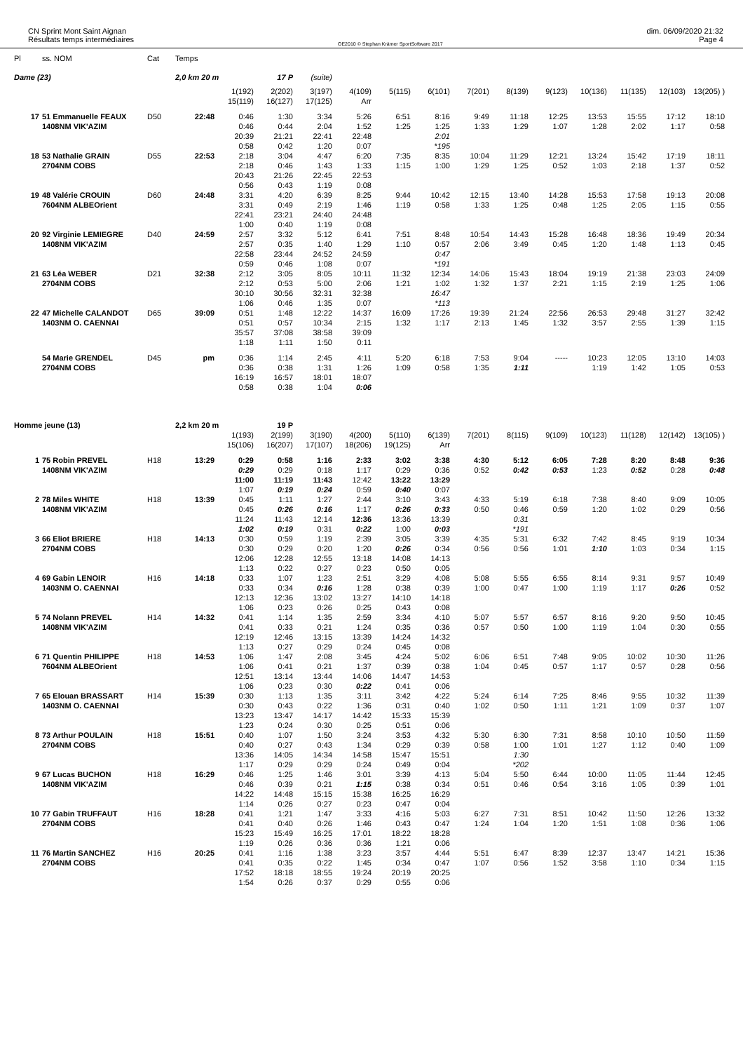CN Sprint Mont Saint Aignan
Résultats temps intermédiaires
OE2010 © Stephan Krämer SportSoftware 2017
dim. 06/09/2020 21:32
Page 4
| Pl | ss. NOM | Cat | Temps | | | | | | | | | | | | | |
| --- | --- | --- | --- | --- | --- | --- | --- | --- | --- | --- | --- | --- | --- | --- | --- | --- |
| Dame (23) | | | 2,0 km 20 m | | 17 P | (suite) | | | | | | | | | | |
| | | | | 1(192) | 2(202) | 3(197) | 4(109) | 5(115) | 6(101) | 7(201) | 8(139) | 9(123) | 10(136) | 11(135) | 12(103) | 13(205) ) |
| | | | | 15(119) | 16(127) | 17(125) | Arr | | | | | | | | | |
| 17 | 51 Emmanuelle FEAUX | D50 | 22:48 | 0:46 | 1:30 | 3:34 | 5:26 | 6:51 | 8:16 | 9:49 | 11:18 | 12:25 | 13:53 | 15:55 | 17:12 | 18:10 |
| | 1408NM VIK'AZIM | | | 0:46 | 0:44 | 2:04 | 1:52 | 1:25 | 1:25 | 1:33 | 1:29 | 1:07 | 1:28 | 2:02 | 1:17 | 0:58 |
| | | | | 20:39 | 21:21 | 22:41 | 22:48 | | 2:01 | | | | | | | |
| | | | | 0:58 | 0:42 | 1:20 | 0:07 | | *195 | | | | | | | |
| 18 | 53 Nathalie GRAIN | D55 | 22:53 | 2:18 | 3:04 | 4:47 | 6:20 | 7:35 | 8:35 | 10:04 | 11:29 | 12:21 | 13:24 | 15:42 | 17:19 | 18:11 |
| | 2704NM COBS | | | 2:18 | 0:46 | 1:43 | 1:33 | 1:15 | 1:00 | 1:29 | 1:25 | 0:52 | 1:03 | 2:18 | 1:37 | 0:52 |
| | | | | 20:43 | 21:26 | 22:45 | 22:53 | | | | | | | | | |
| | | | | 0:56 | 0:43 | 1:19 | 0:08 | | | | | | | | | |
| 19 | 48 Valérie CROUIN | D60 | 24:48 | 3:31 | 4:20 | 6:39 | 8:25 | 9:44 | 10:42 | 12:15 | 13:40 | 14:28 | 15:53 | 17:58 | 19:13 | 20:08 |
| | 7604NM ALBEOrient | | | 3:31 | 0:49 | 2:19 | 1:46 | 1:19 | 0:58 | 1:33 | 1:25 | 0:48 | 1:25 | 2:05 | 1:15 | 0:55 |
| | | | | 22:41 | 23:21 | 24:40 | 24:48 | | | | | | | | | |
| | | | | 1:00 | 0:40 | 1:19 | 0:08 | | | | | | | | | |
| 20 | 92 Virginie LEMIEGRE | D40 | 24:59 | 2:57 | 3:32 | 5:12 | 6:41 | 7:51 | 8:48 | 10:54 | 14:43 | 15:28 | 16:48 | 18:36 | 19:49 | 20:34 |
| | 1408NM VIK'AZIM | | | 2:57 | 0:35 | 1:40 | 1:29 | 1:10 | 0:57 | 2:06 | 3:49 | 0:45 | 1:20 | 1:48 | 1:13 | 0:45 |
| | | | | 22:58 | 23:44 | 24:52 | 24:59 | | 0:47 | | | | | | | |
| | | | | 0:59 | 0:46 | 1:08 | 0:07 | | *191 | | | | | | | |
| 21 | 63 Léa WEBER | D21 | 32:38 | 2:12 | 3:05 | 8:05 | 10:11 | 11:32 | 12:34 | 14:06 | 15:43 | 18:04 | 19:19 | 21:38 | 23:03 | 24:09 |
| | 2704NM COBS | | | 2:12 | 0:53 | 5:00 | 2:06 | 1:21 | 1:02 | 1:32 | 1:37 | 2:21 | 1:15 | 2:19 | 1:25 | 1:06 |
| | | | | 30:10 | 30:56 | 32:31 | 32:38 | | 16:47 | | | | | | | |
| | | | | 1:06 | 0:46 | 1:35 | 0:07 | | *113 | | | | | | | |
| 22 | 47 Michelle CALANDOT | D65 | 39:09 | 0:51 | 1:48 | 12:22 | 14:37 | 16:09 | 17:26 | 19:39 | 21:24 | 22:56 | 26:53 | 29:48 | 31:27 | 32:42 |
| | 1403NM O. CAENNAI | | | 0:51 | 0:57 | 10:34 | 2:15 | 1:32 | 1:17 | 2:13 | 1:45 | 1:32 | 3:57 | 2:55 | 1:39 | 1:15 |
| | | | | 35:57 | 37:08 | 38:58 | 39:09 | | | | | | | | | |
| | | | | 1:18 | 1:11 | 1:50 | 0:11 | | | | | | | | | |
| | 54 Marie GRENDEL | D45 | pm | 0:36 | 1:14 | 2:45 | 4:11 | 5:20 | 6:18 | 7:53 | 9:04 | ----- | 10:23 | 12:05 | 13:10 | 14:03 |
| | 2704NM COBS | | | 0:36 | 0:38 | 1:31 | 1:26 | 1:09 | 0:58 | 1:35 | 1:11 | | 1:19 | 1:42 | 1:05 | 0:53 |
| | | | | 16:19 | 16:57 | 18:01 | 18:07 | | | | | | | | | |
| | | | | 0:58 | 0:38 | 1:04 | 0:06 | | | | | | | | | |
| Homme jeune (13) | | | 2,2 km 20 m | | 19 P | | | | | | | | | | | |
| | | | | 1(193) | 2(199) | 3(190) | 4(200) | 5(110) | 6(139) | 7(201) | 8(115) | 9(109) | 10(123) | 11(128) | 12(142) | 13(105) ) |
| | | | | 15(106) | 16(207) | 17(107) | 18(206) | 19(125) | Arr | | | | | | | |
| 1 | 75 Robin PREVEL | H18 | 13:29 | 0:29 | 0:58 | 1:16 | 2:33 | 3:02 | 3:38 | 4:30 | 5:12 | 6:05 | 7:28 | 8:20 | 8:48 | 9:36 |
| | 1408NM VIK'AZIM | | | 0:29 | 0:29 | 0:18 | 1:17 | 0:29 | 0:36 | 0:52 | 0:42 | 0:53 | 1:23 | 0:52 | 0:28 | 0:48 |
| | | | | 11:00 | 11:19 | 11:43 | 12:42 | 13:22 | 13:29 | | | | | | | |
| | | | | 1:07 | 0:19 | 0:24 | 0:59 | 0:40 | 0:07 | | | | | | | |
| 2 | 78 Miles WHITE | H18 | 13:39 | 0:45 | 1:11 | 1:27 | 2:44 | 3:10 | 3:43 | 4:33 | 5:19 | 6:18 | 7:38 | 8:40 | 9:09 | 10:05 |
| | 1408NM VIK'AZIM | | | 0:45 | 0:26 | 0:16 | 1:17 | 0:26 | 0:33 | 0:50 | 0:46 | 0:59 | 1:20 | 1:02 | 0:29 | 0:56 |
| | | | | 11:24 | 11:43 | 12:14 | 12:36 | 13:36 | 13:39 | | 0:31 | | | | | |
| | | | | 1:02 | 0:19 | 0:31 | 0:22 | 1:00 | 0:03 | | *191 | | | | | |
| 3 | 66 Eliot BRIERE | H18 | 14:13 | 0:30 | 0:59 | 1:19 | 2:39 | 3:05 | 3:39 | 4:35 | 5:31 | 6:32 | 7:42 | 8:45 | 9:19 | 10:34 |
| | 2704NM COBS | | | 0:30 | 0:29 | 0:20 | 1:20 | 0:26 | 0:34 | 0:56 | 0:56 | 1:01 | 1:10 | 1:03 | 0:34 | 1:15 |
| | | | | 12:06 | 12:28 | 12:55 | 13:18 | 14:08 | 14:13 | | | | | | | |
| | | | | 1:13 | 0:22 | 0:27 | 0:23 | 0:50 | 0:05 | | | | | | | |
| 4 | 69 Gabin LENOIR | H16 | 14:18 | 0:33 | 1:07 | 1:23 | 2:51 | 3:29 | 4:08 | 5:08 | 5:55 | 6:55 | 8:14 | 9:31 | 9:57 | 10:49 |
| | 1403NM O. CAENNAI | | | 0:33 | 0:34 | 0:16 | 1:28 | 0:38 | 0:39 | 1:00 | 0:47 | 1:00 | 1:19 | 1:17 | 0:26 | 0:52 |
| | | | | 12:13 | 12:36 | 13:02 | 13:27 | 14:10 | 14:18 | | | | | | | |
| | | | | 1:06 | 0:23 | 0:26 | 0:25 | 0:43 | 0:08 | | | | | | | |
| 5 | 74 Nolann PREVEL | H14 | 14:32 | 0:41 | 1:14 | 1:35 | 2:59 | 3:34 | 4:10 | 5:07 | 5:57 | 6:57 | 8:16 | 9:20 | 9:50 | 10:45 |
| | 1408NM VIK'AZIM | | | 0:41 | 0:33 | 0:21 | 1:24 | 0:35 | 0:36 | 0:57 | 0:50 | 1:00 | 1:19 | 1:04 | 0:30 | 0:55 |
| | | | | 12:19 | 12:46 | 13:15 | 13:39 | 14:24 | 14:32 | | | | | | | |
| | | | | 1:13 | 0:27 | 0:29 | 0:24 | 0:45 | 0:08 | | | | | | | |
| 6 | 71 Quentin PHILIPPE | H18 | 14:53 | 1:06 | 1:47 | 2:08 | 3:45 | 4:24 | 5:02 | 6:06 | 6:51 | 7:48 | 9:05 | 10:02 | 10:30 | 11:26 |
| | 7604NM ALBEOrient | | | 1:06 | 0:41 | 0:21 | 1:37 | 0:39 | 0:38 | 1:04 | 0:45 | 0:57 | 1:17 | 0:57 | 0:28 | 0:56 |
| | | | | 12:51 | 13:14 | 13:44 | 14:06 | 14:47 | 14:53 | | | | | | | |
| | | | | 1:06 | 0:23 | 0:30 | 0:22 | 0:41 | 0:06 | | | | | | | |
| 7 | 65 Elouan BRASSART | H14 | 15:39 | 0:30 | 1:13 | 1:35 | 3:11 | 3:42 | 4:22 | 5:24 | 6:14 | 7:25 | 8:46 | 9:55 | 10:32 | 11:39 |
| | 1403NM O. CAENNAI | | | 0:30 | 0:43 | 0:22 | 1:36 | 0:31 | 0:40 | 1:02 | 0:50 | 1:11 | 1:21 | 1:09 | 0:37 | 1:07 |
| | | | | 13:23 | 13:47 | 14:17 | 14:42 | 15:33 | 15:39 | | | | | | | |
| | | | | 1:23 | 0:24 | 0:30 | 0:25 | 0:51 | 0:06 | | | | | | | |
| 8 | 73 Arthur POULAIN | H18 | 15:51 | 0:40 | 1:07 | 1:50 | 3:24 | 3:53 | 4:32 | 5:30 | 6:30 | 7:31 | 8:58 | 10:10 | 10:50 | 11:59 |
| | 2704NM COBS | | | 0:40 | 0:27 | 0:43 | 1:34 | 0:29 | 0:39 | 0:58 | 1:00 | 1:01 | 1:27 | 1:12 | 0:40 | 1:09 |
| | | | | 13:36 | 14:05 | 14:34 | 14:58 | 15:47 | 15:51 | | 1:30 | | | | | |
| | | | | 1:17 | 0:29 | 0:29 | 0:24 | 0:49 | 0:04 | | *202 | | | | | |
| 9 | 67 Lucas BUCHON | H18 | 16:29 | 0:46 | 1:25 | 1:46 | 3:01 | 3:39 | 4:13 | 5:04 | 5:50 | 6:44 | 10:00 | 11:05 | 11:44 | 12:45 |
| | 1408NM VIK'AZIM | | | 0:46 | 0:39 | 0:21 | 1:15 | 0:38 | 0:34 | 0:51 | 0:46 | 0:54 | 3:16 | 1:05 | 0:39 | 1:01 |
| | | | | 14:22 | 14:48 | 15:15 | 15:38 | 16:25 | 16:29 | | | | | | | |
| | | | | 1:14 | 0:26 | 0:27 | 0:23 | 0:47 | 0:04 | | | | | | | |
| 10 | 77 Gabin TRUFFAUT | H16 | 18:28 | 0:41 | 1:21 | 1:47 | 3:33 | 4:16 | 5:03 | 6:27 | 7:31 | 8:51 | 10:42 | 11:50 | 12:26 | 13:32 |
| | 2704NM COBS | | | 0:41 | 0:40 | 0:26 | 1:46 | 0:43 | 0:47 | 1:24 | 1:04 | 1:20 | 1:51 | 1:08 | 0:36 | 1:06 |
| | | | | 15:23 | 15:49 | 16:25 | 17:01 | 18:22 | 18:28 | | | | | | | |
| | | | | 1:19 | 0:26 | 0:36 | 0:36 | 1:21 | 0:06 | | | | | | | |
| 11 | 76 Martin SANCHEZ | H16 | 20:25 | 0:41 | 1:16 | 1:38 | 3:23 | 3:57 | 4:44 | 5:51 | 6:47 | 8:39 | 12:37 | 13:47 | 14:21 | 15:36 |
| | 2704NM COBS | | | 0:41 | 0:35 | 0:22 | 1:45 | 0:34 | 0:47 | 1:07 | 0:56 | 1:52 | 3:58 | 1:10 | 0:34 | 1:15 |
| | | | | 17:52 | 18:18 | 18:55 | 19:24 | 20:19 | 20:25 | | | | | | | |
| | | | | 1:54 | 0:26 | 0:37 | 0:29 | 0:55 | 0:06 | | | | | | | |